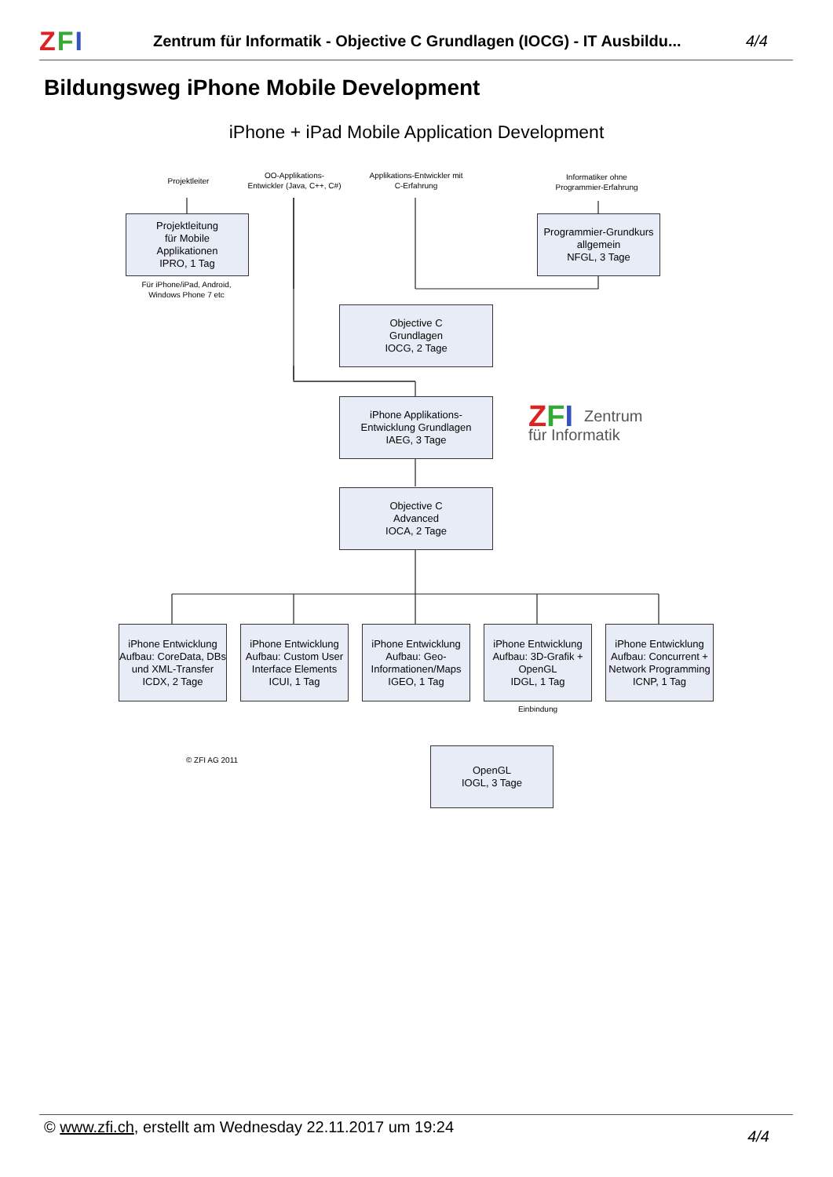ZFI
Zentrum für Informatik - Objective C Grundlagen (IOCG) - IT Ausbildu...
4/4
Bildungsweg iPhone Mobile Development
iPhone + iPad Mobile Application Development
Projektleiter
OO-Applikations-
Entwickler (Java, C++, C#)
Applikations-Entwickler mit
C-Erfahrung
Informatiker ohne
Programmier-Erfahrung
Projektleitung
für Mobile
Applikationen
IPRO, 1 Tag
Für iPhone/iPad, Android,
Windows Phone 7 etc
Programmier-Grundkurs
allgemein
NFGL, 3 Tage
Objective C
Grundlagen
IOCG, 2 Tage
iPhone Applikations-
Entwicklung Grundlagen
IAEG, 3 Tage
ZFI Zentrum
für Informatik
Objective C
Advanced
IOCA, 2 Tage
iPhone Entwicklung Aufbau: CoreData, DBs und XML-Transfer
ICDX, 2 Tage
iPhone Entwicklung Aufbau: Custom User Interface Elements
ICUI, 1 Tag
iPhone Entwicklung Aufbau: Geo-Informationen/Maps
IGEO, 1 Tag
iPhone Entwicklung Aufbau: 3D-Grafik + OpenGL
IDGL, 1 Tag
iPhone Entwicklung Aufbau: Concurrent + Network Programming
ICNP, 1 Tag
Einbindung
© ZFI AG 2011
OpenGL
IOGL, 3 Tage
© www.zfi.ch, erstellt am Wednesday 22.11.2017 um 19:24 4/4